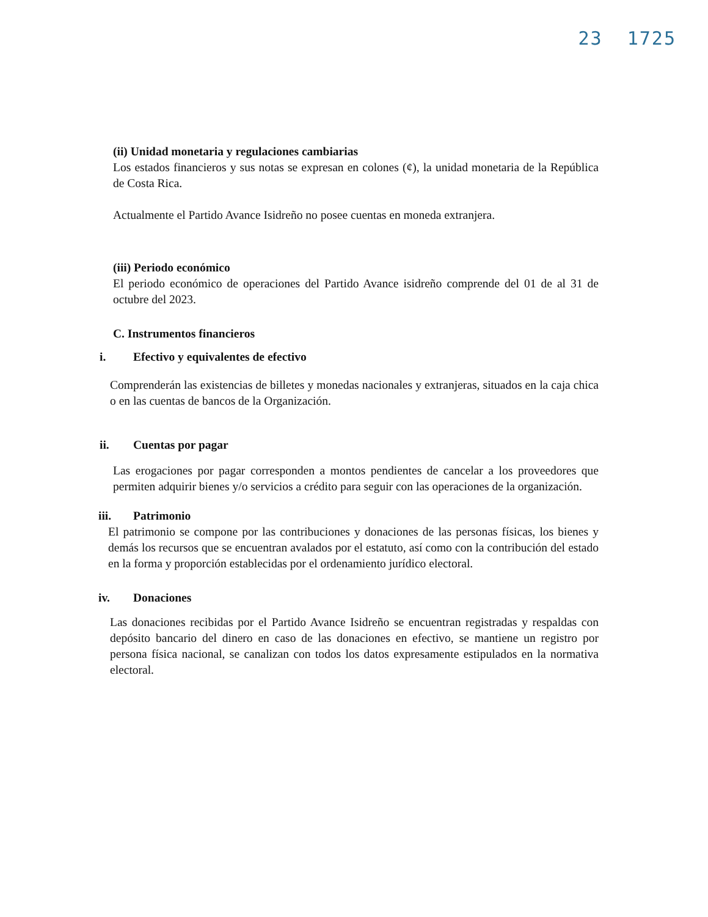23 1725
(ii) Unidad monetaria y regulaciones cambiarias
Los estados financieros y sus notas se expresan en colones (¢), la unidad monetaria de la República de Costa Rica.
Actualmente el Partido Avance Isidreño no posee cuentas en moneda extranjera.
(iii) Periodo económico
El periodo económico de operaciones del Partido Avance isidreño comprende del 01 de al 31 de octubre del 2023.
C. Instrumentos financieros
i. Efectivo y equivalentes de efectivo
Comprenderán las existencias de billetes y monedas nacionales y extranjeras, situados en la caja chica o en las cuentas de bancos de la Organización.
ii. Cuentas por pagar
Las erogaciones por pagar corresponden a montos pendientes de cancelar a los proveedores que permiten adquirir bienes y/o servicios a crédito para seguir con las operaciones de la organización.
iii. Patrimonio
El patrimonio se compone por las contribuciones y donaciones de las personas físicas, los bienes y demás los recursos que se encuentran avalados por el estatuto, así como con la contribución del estado en la forma y proporción establecidas por el ordenamiento jurídico electoral.
iv. Donaciones
Las donaciones recibidas por el Partido Avance Isidreño se encuentran registradas y respaldas con depósito bancario del dinero en caso de las donaciones en efectivo, se mantiene un registro por persona física nacional, se canalizan con todos los datos expresamente estipulados en la normativa electoral.